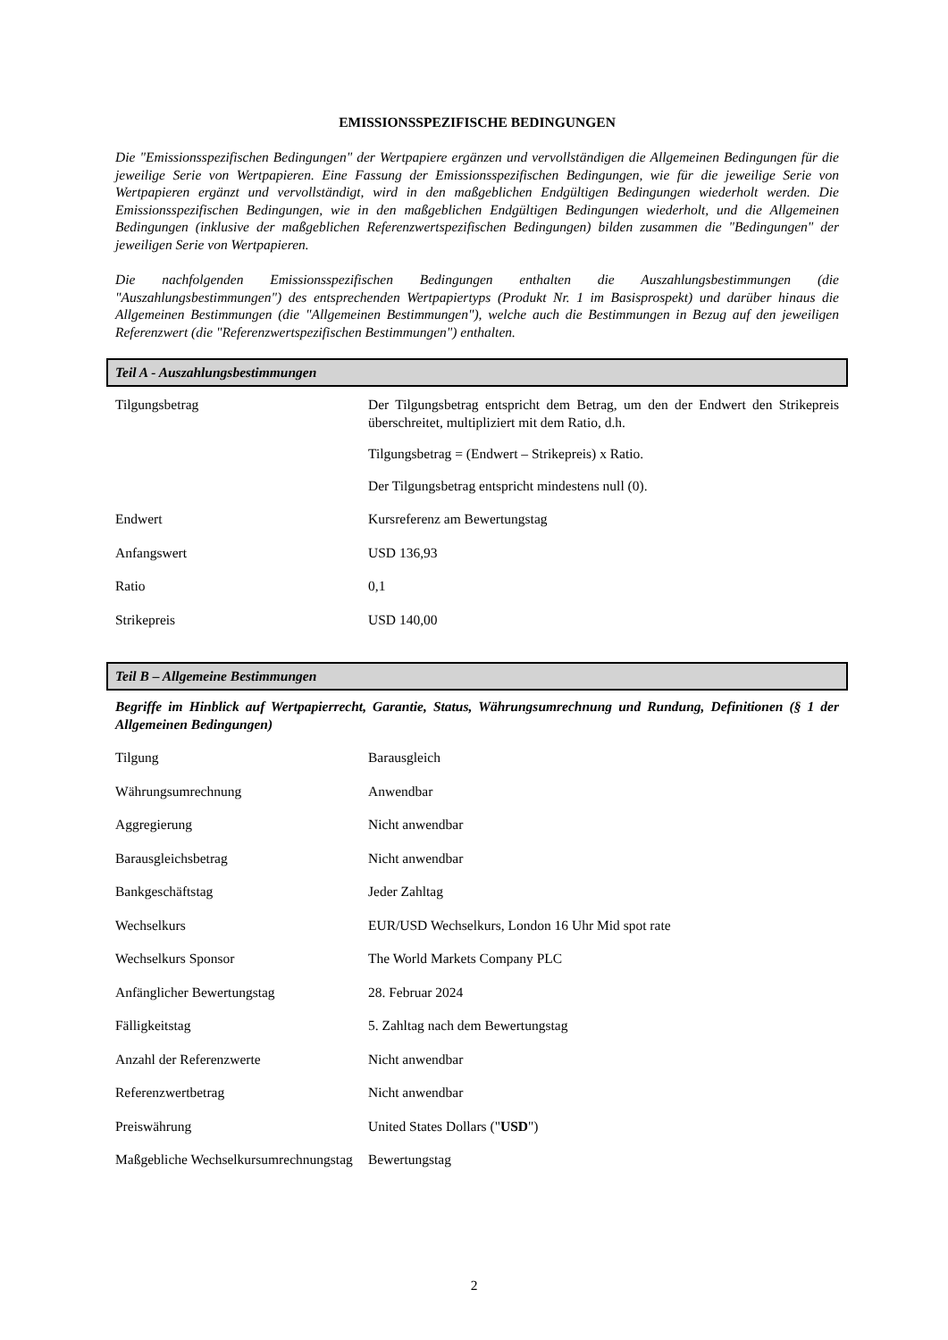EMISSIONSSPEZIFISCHE BEDINGUNGEN
Die "Emissionsspezifischen Bedingungen" der Wertpapiere ergänzen und vervollständigen die Allgemeinen Bedingungen für die jeweilige Serie von Wertpapieren. Eine Fassung der Emissionsspezifischen Bedingungen, wie für die jeweilige Serie von Wertpapieren ergänzt und vervollständigt, wird in den maßgeblichen Endgültigen Bedingungen wiederholt werden. Die Emissionsspezifischen Bedingungen, wie in den maßgeblichen Endgültigen Bedingungen wiederholt, und die Allgemeinen Bedingungen (inklusive der maßgeblichen Referenzwertspezifischen Bedingungen) bilden zusammen die "Bedingungen" der jeweiligen Serie von Wertpapieren.
Die nachfolgenden Emissionsspezifischen Bedingungen enthalten die Auszahlungsbestimmungen (die "Auszahlungsbestimmungen") des entsprechenden Wertpapiertyps (Produkt Nr. 1 im Basisprospekt) und darüber hinaus die Allgemeinen Bestimmungen (die "Allgemeinen Bestimmungen"), welche auch die Bestimmungen in Bezug auf den jeweiligen Referenzwert (die "Referenzwertspezifischen Bestimmungen") enthalten.
Teil A - Auszahlungsbestimmungen
| Tilgungsbetrag | Der Tilgungsbetrag entspricht dem Betrag, um den der Endwert den Strikepreis überschreitet, multipliziert mit dem Ratio, d.h. Tilgungsbetrag = (Endwert – Strikepreis) x Ratio. Der Tilgungsbetrag entspricht mindestens null (0). |
| Endwert | Kursreferenz am Bewertungstag |
| Anfangswert | USD 136,93 |
| Ratio | 0,1 |
| Strikepreis | USD 140,00 |
Teil B – Allgemeine Bestimmungen
Begriffe im Hinblick auf Wertpapierrecht, Garantie, Status, Währungsumrechnung und Rundung, Definitionen (§ 1 der Allgemeinen Bedingungen)
| Tilgung | Barausgleich |
| Währungsumrechnung | Anwendbar |
| Aggregierung | Nicht anwendbar |
| Barausgleichsbetrag | Nicht anwendbar |
| Bankgeschäftstag | Jeder Zahltag |
| Wechselkurs | EUR/USD Wechselkurs, London 16 Uhr Mid spot rate |
| Wechselkurs Sponsor | The World Markets Company PLC |
| Anfänglicher Bewertungstag | 28. Februar 2024 |
| Fälligkeitstag | 5. Zahltag nach dem Bewertungstag |
| Anzahl der Referenzwerte | Nicht anwendbar |
| Referenzwertbetrag | Nicht anwendbar |
| Preiswährung | United States Dollars (" USD ") |
| Maßgebliche Wechselkursumrechnungstag | Bewertungstag |
2